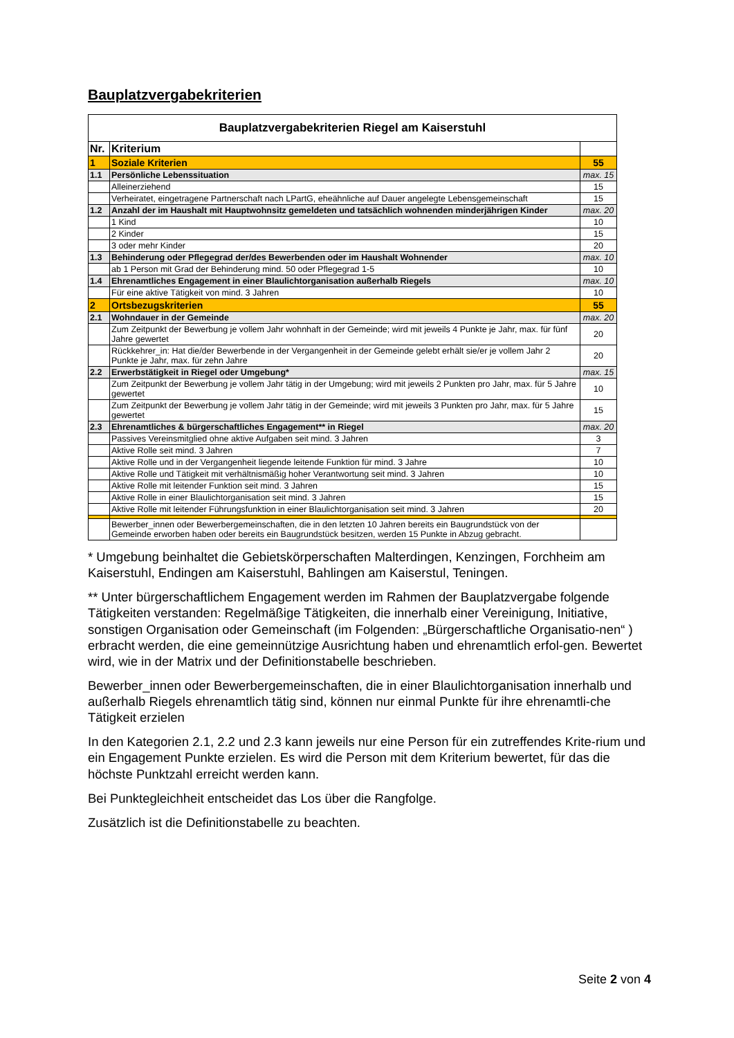Bauplatzvergabekriterien
| Bauplatzvergabekriterien Riegel am Kaiserstuhl | | |
| Nr. | Kriterium | |
| 1 | Soziale Kriterien | 55 |
| 1.1 | Persönliche Lebenssituation | max. 15 |
| | Alleinerziehend | 15 |
| | Verheiratet, eingetragene Partnerschaft nach LPartG, eheähnliche auf Dauer angelegte Lebensgemeinschaft | 15 |
| 1.2 | Anzahl der im Haushalt mit Hauptwohnsitz gemeldeten und tatsächlich wohnenden minderjährigen Kinder | max. 20 |
| | 1 Kind | 10 |
| | 2 Kinder | 15 |
| | 3 oder mehr Kinder | 20 |
| 1.3 | Behinderung oder Pflegegrad der/des Bewerbenden oder im Haushalt Wohnender | max. 10 |
| | ab 1 Person mit Grad der Behinderung mind. 50 oder Pflegegrad 1-5 | 10 |
| 1.4 | Ehrenamtliches Engagement in einer Blaulichtorganisation außerhalb Riegels | max. 10 |
| | Für eine aktive Tätigkeit von mind. 3 Jahren | 10 |
| 2 | Ortsbezugskriterien | 55 |
| 2.1 | Wohndauer in der Gemeinde | max. 20 |
| | Zum Zeitpunkt der Bewerbung je vollem Jahr wohnhaft in der Gemeinde; wird mit jeweils 4 Punkte je Jahr, max. für fünf Jahre gewertet | 20 |
| | Rückkehrer_in: Hat die/der Bewerbende in der Vergangenheit in der Gemeinde gelebt erhält sie/er je vollem Jahr 2 Punkte je Jahr, max. für zehn Jahre | 20 |
| 2.2 | Erwerbstätigkeit in Riegel oder Umgebung* | max. 15 |
| | Zum Zeitpunkt der Bewerbung je vollem Jahr tätig in der Umgebung; wird mit jeweils 2 Punkten pro Jahr, max. für 5 Jahre gewertet | 10 |
| | Zum Zeitpunkt der Bewerbung je vollem Jahr tätig in der Gemeinde; wird mit jeweils 3 Punkten pro Jahr, max. für 5 Jahre gewertet | 15 |
| 2.3 | Ehrenamtliches & bürgerschaftliches Engagement** in Riegel | max. 20 |
| | Passives Vereinsmitglied ohne aktive Aufgaben seit mind. 3 Jahren | 3 |
| | Aktive Rolle seit mind. 3 Jahren | 7 |
| | Aktive Rolle und in der Vergangenheit liegende leitende Funktion für mind. 3 Jahre | 10 |
| | Aktive Rolle und Tätigkeit mit verhältnismäßig hoher Verantwortung seit mind. 3 Jahren | 10 |
| | Aktive Rolle mit leitender Funktion seit mind. 3 Jahren | 15 |
| | Aktive Rolle in einer Blaulichtorganisation seit mind. 3 Jahren | 15 |
| | Aktive Rolle mit leitender Führungsfunktion in einer Blaulichtorganisation seit mind. 3 Jahren | 20 |
| | Bewerber_innen oder Bewerbergemeinschaften, die in den letzten 10 Jahren bereits ein Baugrundstück von der Gemeinde erworben haben oder bereits ein Baugrundstück besitzen, werden 15 Punkte in Abzug gebracht. | |
* Umgebung beinhaltet die Gebietskörperschaften Malterdingen, Kenzingen, Forchheim am Kaiserstuhl, Endingen am Kaiserstuhl, Bahlingen am Kaiserstul, Teningen.
** Unter bürgerschaftlichem Engagement werden im Rahmen der Bauplatzvergabe folgende Tätigkeiten verstanden: Regelmäßige Tätigkeiten, die innerhalb einer Vereinigung, Initiative, sonstigen Organisation oder Gemeinschaft (im Folgenden: „Bürgerschaftliche Organisatio-nen“ ) erbracht werden, die eine gemeinnützige Ausrichtung haben und ehrenamtlich erfol-gen. Bewertet wird, wie in der Matrix und der Definitionstabelle beschrieben.
Bewerber_innen oder Bewerbergemeinschaften, die in einer Blaulichtorganisation innerhalb und außerhalb Riegels ehrenamtlich tätig sind, können nur einmal Punkte für ihre ehrenamtli-che Tätigkeit erzielen
In den Kategorien 2.1, 2.2 und 2.3 kann jeweils nur eine Person für ein zutreffendes Krite-rium und ein Engagement Punkte erzielen. Es wird die Person mit dem Kriterium bewertet, für das die höchste Punktzahl erreicht werden kann.
Bei Punktegleichheit entscheidet das Los über die Rangfolge.
Zusätzlich ist die Definitionstabelle zu beachten.
Seite 2 von 4